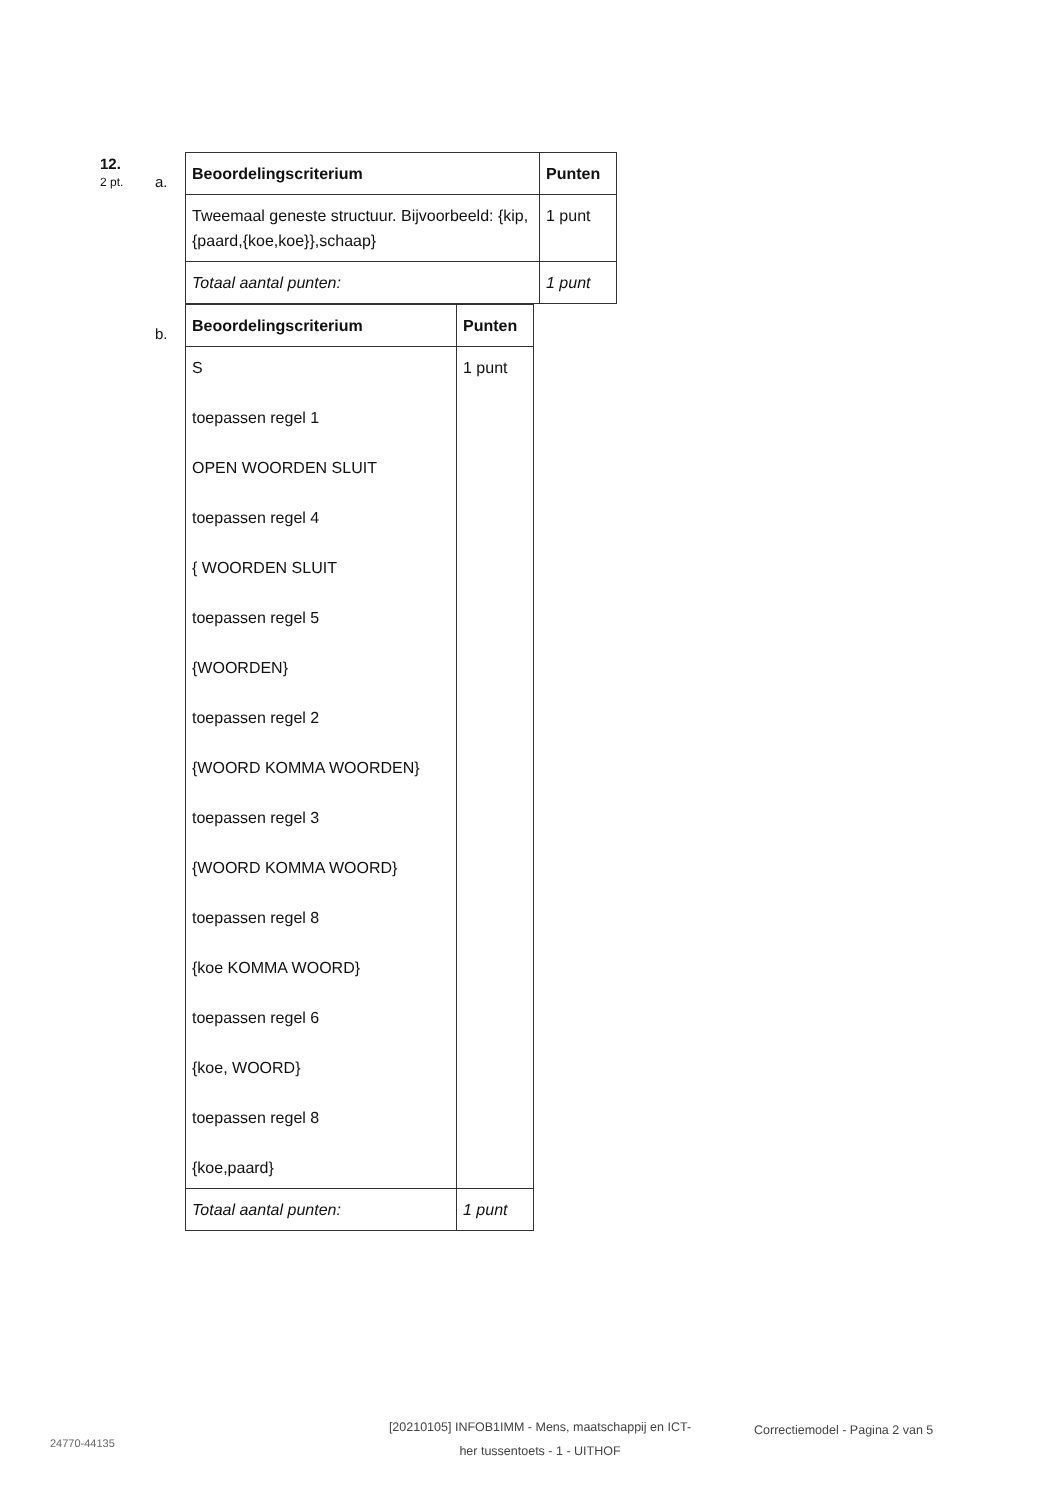12.
2 pt.
a.
| Beoordelingscriterium | Punten |
| --- | --- |
| Tweemaal geneste structuur. Bijvoorbeeld: {kip,{paard,{koe,koe}},schaap} | 1 punt |
| Totaal aantal punten: | 1 punt |
b.
| Beoordelingscriterium | Punten |
| --- | --- |
| S toepassen regel 1 OPEN WOORDEN SLUIT toepassen regel 4 { WOORDEN SLUIT toepassen regel 5 {WOORDEN} toepassen regel 2 {WOORD KOMMA WOORDEN} toepassen regel 3 {WOORD KOMMA WOORD} toepassen regel 8 {koe KOMMA WOORD} toepassen regel 6 {koe, WOORD} toepassen regel 8 {koe,paard} | 1 punt |
| Totaal aantal punten: | 1 punt |
24770-44135
[20210105] INFOB1IMM - Mens, maatschappij en ICT-
her tussentoets - 1 - UITHOF
Correctiemodel - Pagina 2 van 5